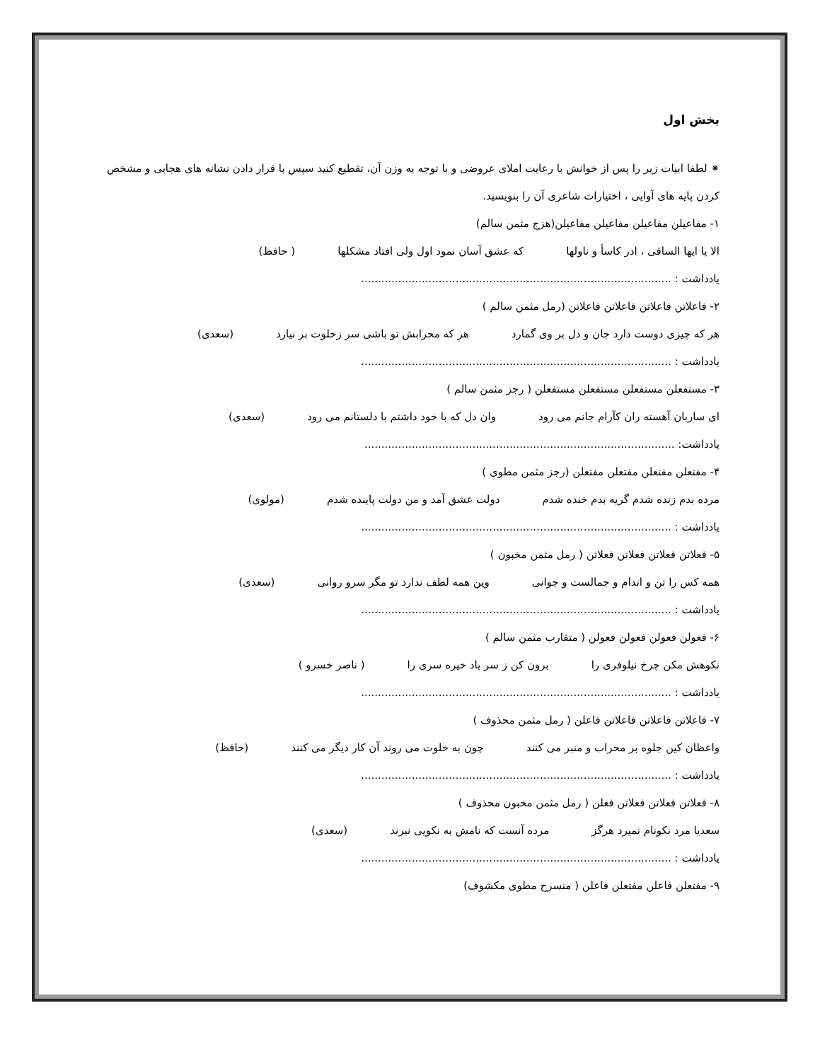بخش اول
⁕ لطفا ابیات زیر را پس از خوانش با رعایت املای عروضی و با توجه به وزن آن، تقطیع کنید سپس با قرار دادن نشانه های هجایی و مشخص کردن پایه های آوایی ، اختیارات شاعری آن را بنویسید.
۱- مفاعیلن مفاعیلن مفاعیلن مفاعیلن(هزج مثمن سالم)
الا یا ایها الساقی ، ادر کاسأ و ناولها که عشق آسان نمود اول ولی افتاد مشکلها ( حافظ)
یادداشت : ............................................................................................
۲- فاعلاتن فاعلاتن فاعلاتن فاعلاتن (رمل مثمن سالم )
هر که چیزی دوست دارد جان و دل بر وی گمارد هر که محرابش تو باشی سر زخلوت بر نیارد (سعدی)
یادداشت : ............................................................................................
۳- مستفعلن مستفعلن مستفعلن مستفعلن ( رجز مثمن سالم )
ای ساربان آهسته ران کآرام جانم می رود وان دل که با خود داشتم با دلستانم می رود (سعدی)
یادداشت: ............................................................................................
۴- مفتعلن مفتعلن مفتعلن مفتعلن (رجز مثمن مطوی )
مرده بدم زنده شدم گریه بدم خنده شدم دولت عشق آمد و من دولت پاینده شدم (مولوی)
یادداشت : ............................................................................................
۵- فعلاتن فعلاتن فعلاتن فعلاتن ( رمل مثمن مخبون )
همه کس را تن و اندام و جمالست و جوانی وین همه لطف ندارد تو مگر سرو روانی (سعدی)
یادداشت : ............................................................................................
۶- فعولن فعولن فعولن فعولن ( متقارب مثمن سالم )
نکوهش مکن چرخ نیلوفری را برون کن ز سر باد خیره سری را ( ناصر خسرو )
یادداشت : ............................................................................................
۷- فاعلاتن فاعلاتن فاعلاتن فاعلن ( رمل مثمن محذوف )
واعظان کین جلوه بر محراب و منبر می کنند چون به خلوت می روند آن کار دیگر می کنند (حافظ)
یادداشت : ............................................................................................
۸- فعلاتن فعلاتن فعلاتن فعلن ( رمل مثمن مخبون محذوف )
سعدیا مرد نکونام نمیرد هرگز مرده آنست که نامش به نکویی نبرند (سعدی)
یادداشت : ............................................................................................
۹- مفتعلن فاعلن مفتعلن فاعلن ( منسرح مطوی مکشوف)